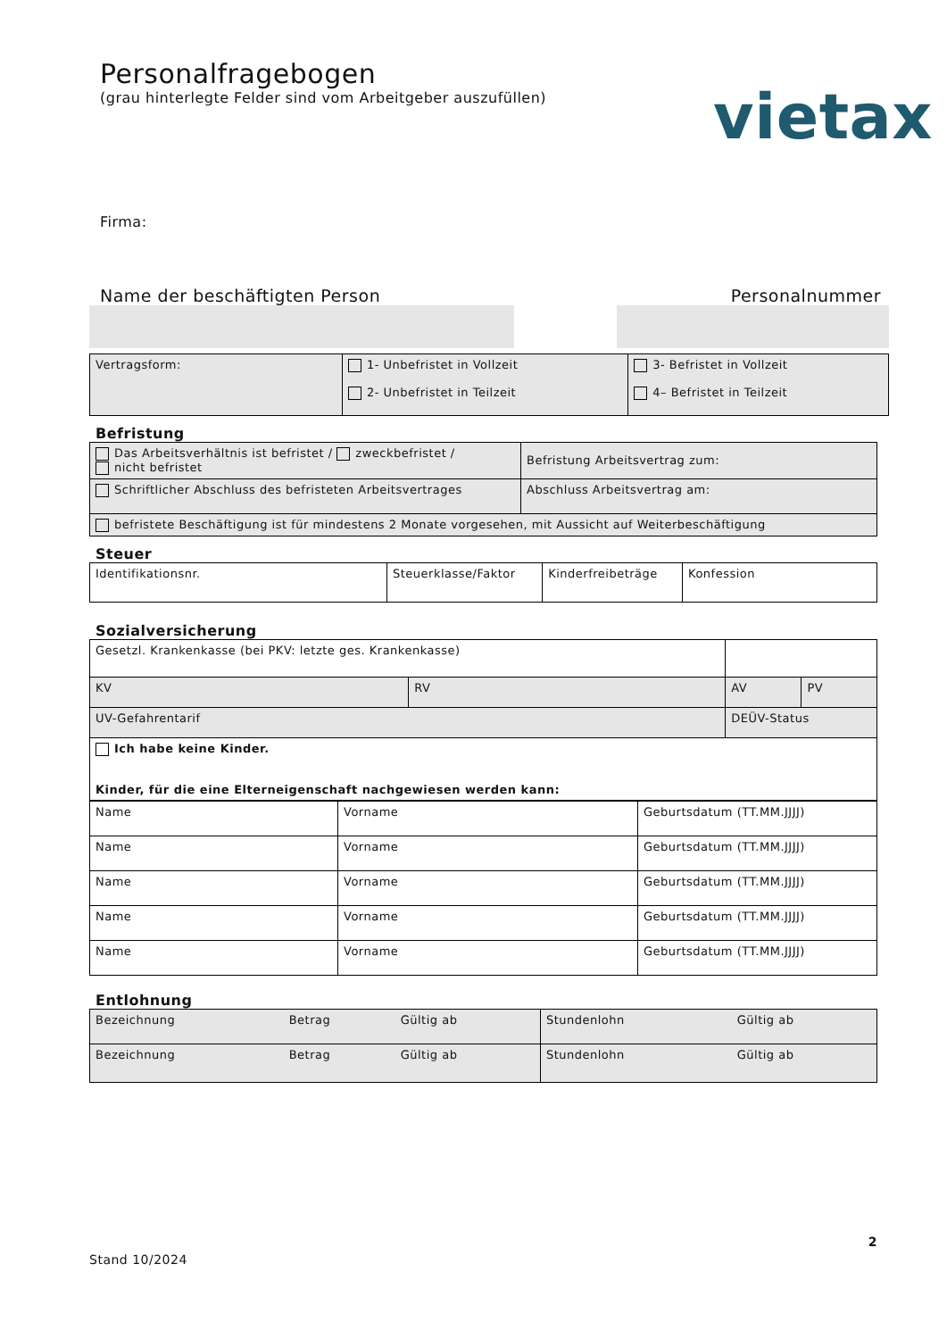Personalfragebogen
(grau hinterlegte Felder sind vom Arbeitgeber auszufüllen)
vietax
Firma:
Name der beschäftigten Person Personalnummer
| Vertragsform: | 1- Unbefristet in Vollzeit 2- Unbefristet in Teilzeit | 3- Befristet in Vollzeit 4– Befristet in Teilzeit |
Befristung
| Das Arbeitsverhältnis ist befristet / zweckbefristet / nicht befristet | Befristung Arbeitsvertrag zum: |
| Schriftlicher Abschluss des befristeten Arbeitsvertrages | Abschluss Arbeitsvertrag am: |
| befristete Beschäftigung ist für mindestens 2 Monate vorgesehen, mit Aussicht auf Weiterbeschäftigung | |
Steuer
| Identifikationsnr. | Steuerklasse/Faktor | Kinderfreibeträge | Konfession |
Sozialversicherung
| Gesetzl. Krankenkasse (bei PKV: letzte ges. Krankenkasse) | | | |
| KV | RV | AV | PV |
| UV-Gefahrentarif | | DEÜV-Status | |
| Ich habe keine Kinder. Kinder, für die eine Elterneigenschaft nachgewiesen werden kann: | | | |
| Name | Vorname | Geburtsdatum (TT.MM.JJJJ) |
| Name | Vorname | Geburtsdatum (TT.MM.JJJJ) |
| Name | Vorname | Geburtsdatum (TT.MM.JJJJ) |
| Name | Vorname | Geburtsdatum (TT.MM.JJJJ) |
| Name | Vorname | Geburtsdatum (TT.MM.JJJJ) |
Entlohnung
| Bezeichnung | Betrag | Gültig ab | Stundenlohn | Gültig ab |
| Bezeichnung | Betrag | Gültig ab | Stundenlohn | Gültig ab |
Stand 10/2024 2